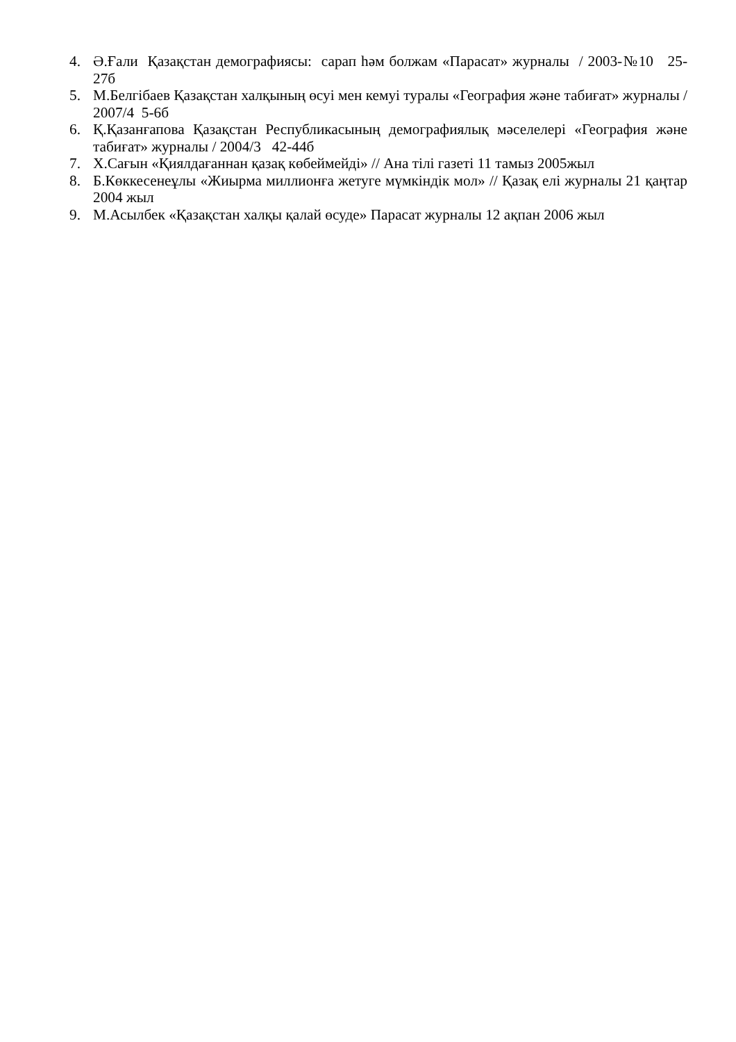4. Ә.Ғали Қазақстан демографиясы: сарап һәм болжам «Парасат» журналы / 2003-№10 25-27б
5. М.Белгібаев Қазақстан халқының өсуі мен кемуі туралы «География және табиғат» журналы / 2007/4 5-6б
6. Қ.Қазанғапова Қазақстан Республикасының демографиялық мәселелері «География және табиғат» журналы / 2004/3 42-44б
7. Х.Сағын «Қиялдағаннан қазақ көбеймейді» // Ана тілі газеті 11 тамыз 2005жыл
8. Б.Көккесенеұлы «Жиырма миллионға жетуге мүмкіндік мол» // Қазақ елі журналы 21 қаңтар 2004 жыл
9. М.Асылбек «Қазақстан халқы қалай өсуде» Парасат журналы 12 ақпан 2006 жыл